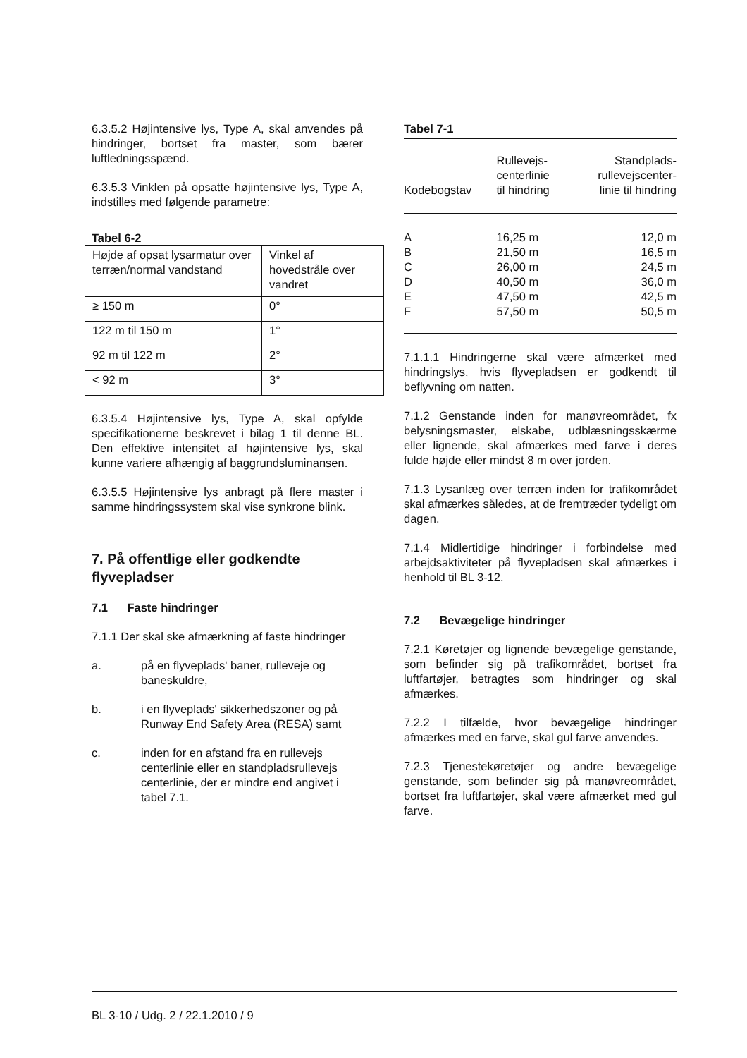6.3.5.2 Højintensive lys, Type A, skal anvendes på hindringer, bortset fra master, som bærer luftledningsspænd.
6.3.5.3 Vinklen på opsatte højintensive lys, Type A, indstilles med følgende parametre:
Tabel 6-2
| Højde af opsat lysarmatur over terræn/normal vandstand | Vinkel af hovedstråle over vandret |
| ≥ 150 m | 0° |
| 122 m til 150 m | 1° |
| 92 m til 122 m | 2° |
| < 92 m | 3° |
6.3.5.4 Højintensive lys, Type A, skal opfylde specifikationerne beskrevet i bilag 1 til denne BL. Den effektive intensitet af højintensive lys, skal kunne variere afhængig af baggrundsluminansen.
6.3.5.5 Højintensive lys anbragt på flere master i samme hindringssystem skal vise synkrone blink.
7. På offentlige eller godkendte flyvepladser
7.1 Faste hindringer
7.1.1 Der skal ske afmærkning af faste hindringer
a. på en flyveplads' baner, rulleveje og baneskuldre,
b. i en flyveplads' sikkerhedszoner og på Runway End Safety Area (RESA) samt
c. inden for en afstand fra en rullevejs centerlinie eller en standpladsrullevejs centerlinie, der er mindre end angivet i tabel 7.1.
Tabel 7-1
| Kodebogstav | Rullevejs- centerlinie til hindring | Standplads- rullevejscenter- linie til hindring |
| --- | --- | --- |
| A B C D E F | 16,25 m 21,50 m 26,00 m 40,50 m 47,50 m 57,50 m | 12,0 m 16,5 m 24,5 m 36,0 m 42,5 m 50,5 m |
7.1.1.1 Hindringerne skal være afmærket med hindringslys, hvis flyvepladsen er godkendt til beflyvning om natten.
7.1.2 Genstande inden for manøvreområdet, fx belysningsmaster, elskabe, udblæsningsskærme eller lignende, skal afmærkes med farve i deres fulde højde eller mindst 8 m over jorden.
7.1.3 Lysanlæg over terræn inden for trafikområdet skal afmærkes således, at de fremtræder tydeligt om dagen.
7.1.4 Midlertidige hindringer i forbindelse med arbejdsaktiviteter på flyvepladsen skal afmærkes i henhold til BL 3-12.
7.2 Bevægelige hindringer
7.2.1 Køretøjer og lignende bevægelige genstande, som befinder sig på trafikområdet, bortset fra luftfartøjer, betragtes som hindringer og skal afmærkes.
7.2.2 I tilfælde, hvor bevægelige hindringer afmærkes med en farve, skal gul farve anvendes.
7.2.3 Tjenestekøretøjer og andre bevægelige genstande, som befinder sig på manøvreområdet, bortset fra luftfartøjer, skal være afmærket med gul farve.
BL 3-10 / Udg. 2 / 22.1.2010 / 9